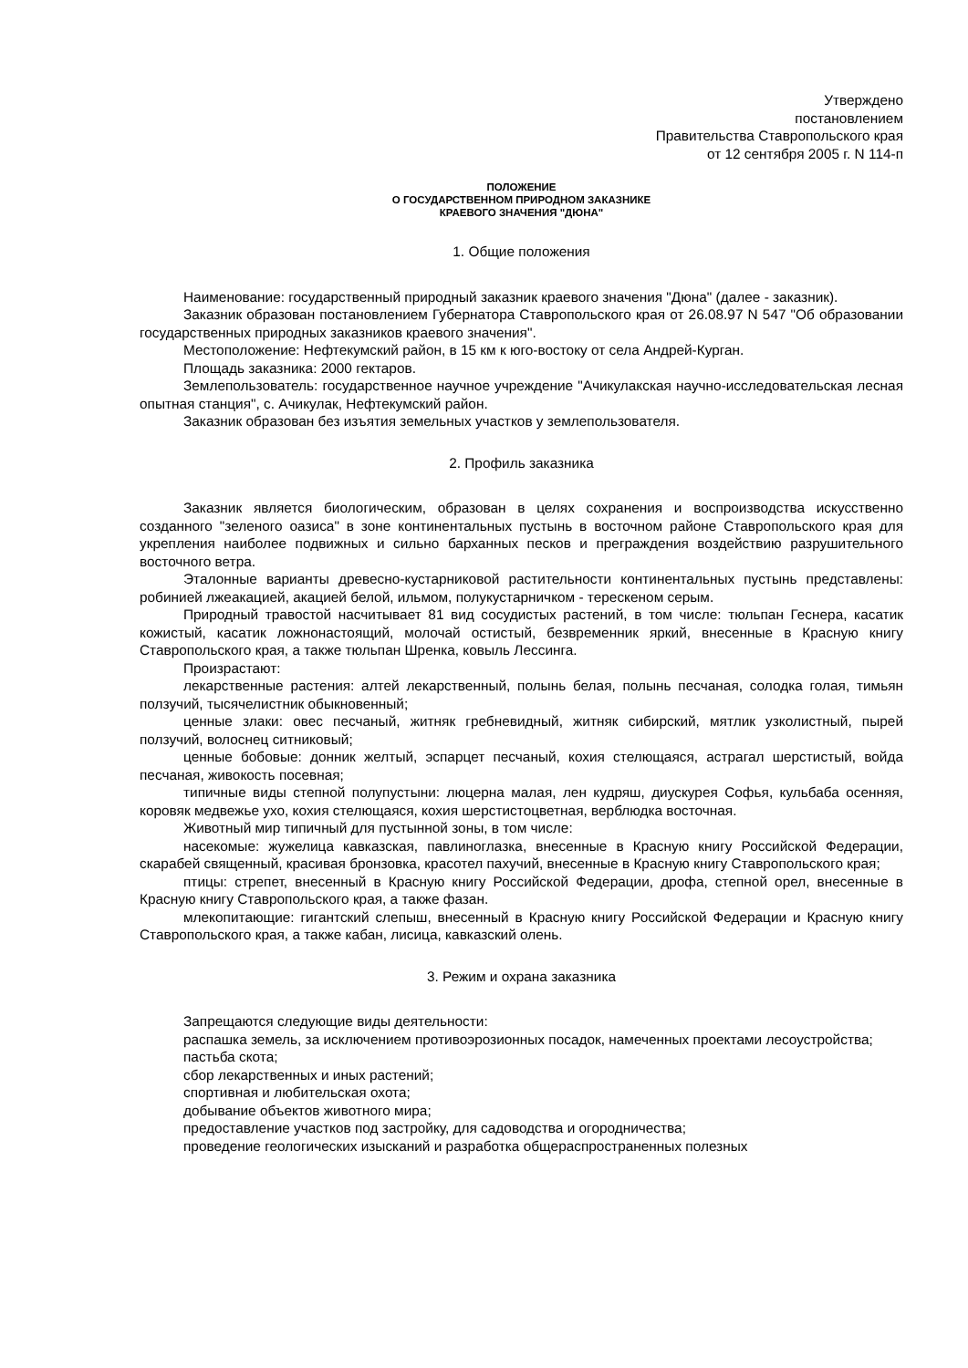Утверждено
постановлением
Правительства Ставропольского края
от 12 сентября 2005 г. N 114-п
ПОЛОЖЕНИЕ
О ГОСУДАРСТВЕННОМ ПРИРОДНОМ ЗАКАЗНИКЕ
КРАЕВОГО ЗНАЧЕНИЯ "ДЮНА"
1. Общие положения
Наименование: государственный природный заказник краевого значения "Дюна" (далее - заказник).
Заказник образован постановлением Губернатора Ставропольского края от 26.08.97 N 547 "Об образовании государственных природных заказников краевого значения".
Местоположение: Нефтекумский район, в 15 км к юго-востоку от села Андрей-Курган.
Площадь заказника: 2000 гектаров.
Землепользователь: государственное научное учреждение "Ачикулакская научно-исследовательская лесная опытная станция", с. Ачикулак, Нефтекумский район.
Заказник образован без изъятия земельных участков у землепользователя.
2. Профиль заказника
Заказник является биологическим, образован в целях сохранения и воспроизводства искусственно созданного "зеленого оазиса" в зоне континентальных пустынь в восточном районе Ставропольского края для укрепления наиболее подвижных и сильно барханных песков и преграждения воздействию разрушительного восточного ветра.
Эталонные варианты древесно-кустарниковой растительности континентальных пустынь представлены: робинией лжеакацией, акацией белой, ильмом, полукустарничком - терескеном серым.
Природный травостой насчитывает 81 вид сосудистых растений, в том числе: тюльпан Геснера, касатик кожистый, касатик ложнонастоящий, молочай остистый, безвременник яркий, внесенные в Красную книгу Ставропольского края, а также тюльпан Шренка, ковыль Лессинга.
Произрастают:
лекарственные растения: алтей лекарственный, полынь белая, полынь песчаная, солодка голая, тимьян ползучий, тысячелистник обыкновенный;
ценные злаки: овес песчаный, житняк гребневидный, житняк сибирский, мятлик узколистный, пырей ползучий, волоснец ситниковый;
ценные бобовые: донник желтый, эспарцет песчаный, кохия стелющаяся, астрагал шерстистый, войда песчаная, живокость посевная;
типичные виды степной полупустыни: люцерна малая, лен кудряш, диускурея Софья, кульбаба осенняя, коровяк медвежье ухо, кохия стелющаяся, кохия шерстистоцветная, верблюдка восточная.
Животный мир типичный для пустынной зоны, в том числе:
насекомые: жужелица кавказская, павлиноглазка, внесенные в Красную книгу Российской Федерации, скарабей священный, красивая бронзовка, красотел пахучий, внесенные в Красную книгу Ставропольского края;
птицы: стрепет, внесенный в Красную книгу Российской Федерации, дрофа, степной орел, внесенные в Красную книгу Ставропольского края, а также фазан.
млекопитающие: гигантский слепыш, внесенный в Красную книгу Российской Федерации и Красную книгу Ставропольского края, а также кабан, лисица, кавказский олень.
3. Режим и охрана заказника
Запрещаются следующие виды деятельности:
распашка земель, за исключением противоэрозионных посадок, намеченных проектами лесоустройства;
пастьба скота;
сбор лекарственных и иных растений;
спортивная и любительская охота;
добывание объектов животного мира;
предоставление участков под застройку, для садоводства и огородничества;
проведение геологических изысканий и разработка общераспространенных полезных